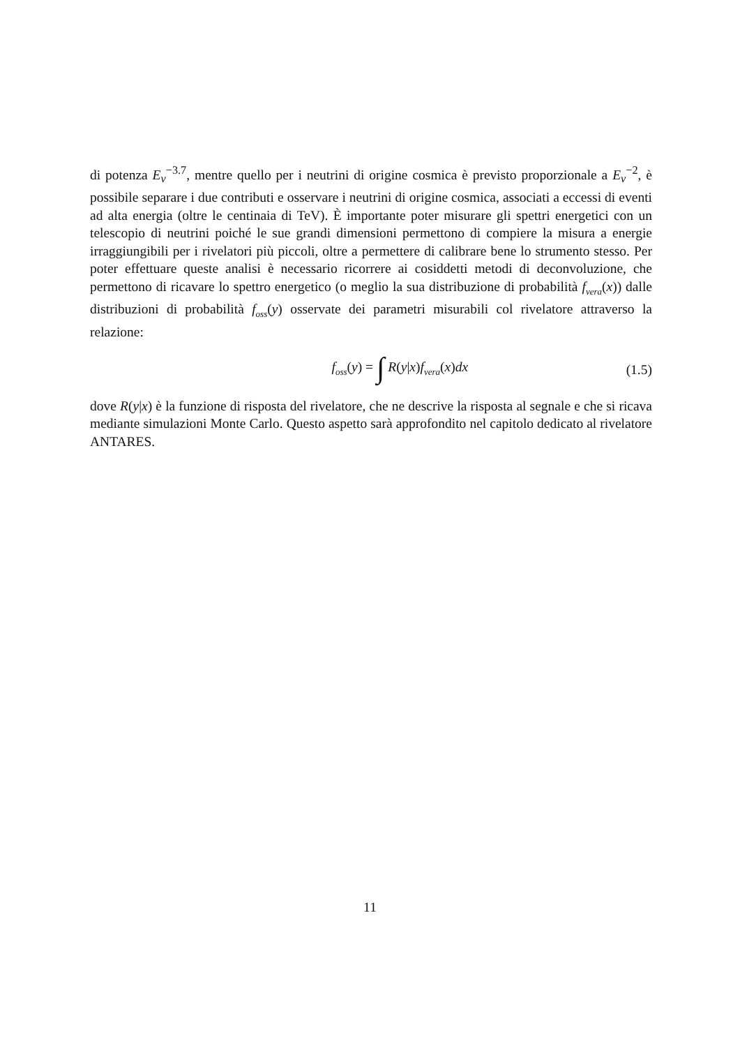di potenza E<sub>ν</sub><sup>−3.7</sup>, mentre quello per i neutrini di origine cosmica è previsto proporzionale a E<sub>ν</sub><sup>−2</sup>, è possibile separare i due contributi e osservare i neutrini di origine cosmica, associati a eccessi di eventi ad alta energia (oltre le centinaia di TeV). È importante poter misurare gli spettri energetici con un telescopio di neutrini poiché le sue grandi dimensioni permettono di compiere la misura a energie irraggiungibili per i rivelatori più piccoli, oltre a permettere di calibrare bene lo strumento stesso. Per poter effettuare queste analisi è necessario ricorrere ai cosiddetti metodi di deconvoluzione, che permettono di ricavare lo spettro energetico (o meglio la sua distribuzione di probabilità f<sub>vera</sub>(x)) dalle distribuzioni di probabilità f<sub>oss</sub>(y) osservate dei parametri misurabili col rivelatore attraverso la relazione:
f<sub>oss</sub>(y) = ∫ R(y|x)f<sub>vera</sub>(x)dx (1.5)
dove R(y|x) è la funzione di risposta del rivelatore, che ne descrive la risposta al segnale e che si ricava mediante simulazioni Monte Carlo. Questo aspetto sarà approfondito nel capitolo dedicato al rivelatore ANTARES.
11